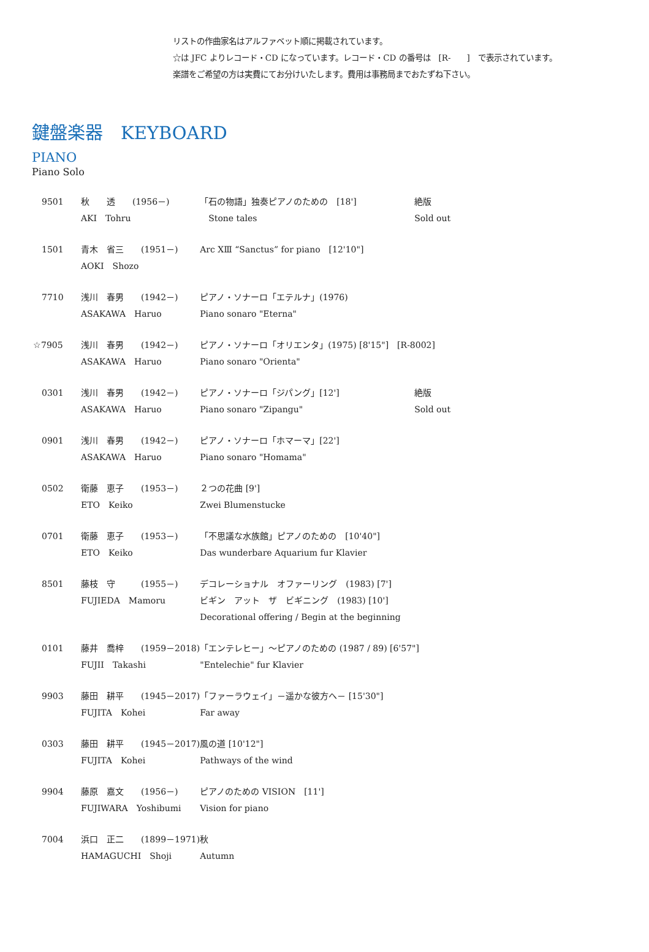リストの作曲家名はアルファベット順に掲載されています。
☆は JFC よりレコード・CD になっています。レコード・CD の番号は　[R-　　]　で表示されています。
楽譜をご希望の方は実費にてお分けいたします。費用は事務局までおたずね下さい。
鍵盤楽器　KEYBOARD
PIANO
Piano Solo
| 9501 | 秋 透 (1956－) AKI Tohru | 「石の物語」独奏ピアノのための [18'] Stone tales | 絶版 Sold out |
| 1501 | 青木 省三 (1951－) AOKI Shozo | Arc ⅩⅢ “Sanctus” for piano [12'10"] | |
| 7710 | 浅川 春男 (1942－) ASAKAWA Haruo | ピアノ・ソナーロ「エテルナ」(1976) Piano sonaro "Eterna" | |
| ☆7905 | 浅川 春男 (1942－) ASAKAWA Haruo | ピアノ・ソナーロ「オリエンタ」(1975) [8'15"] [R-8002] Piano sonaro "Orienta" | |
| 0301 | 浅川 春男 (1942－) ASAKAWA Haruo | ピアノ・ソナーロ「ジパング」[12'] Piano sonaro "Zipangu" | 絶版 Sold out |
| 0901 | 浅川 春男 (1942－) ASAKAWA Haruo | ピアノ・ソナーロ「ホマーマ」[22'] Piano sonaro "Homama" | |
| 0502 | 衛藤 恵子 (1953－) ETO Keiko | ２つの花曲 [9'] Zwei Blumenstucke | |
| 0701 | 衛藤 恵子 (1953－) ETO Keiko | 「不思議な水族館」ピアノのための [10'40"] Das wunderbare Aquarium fur Klavier | |
| 8501 | 藤枝 守 (1955－) FUJIEDA Mamoru | デコレーショナル オファーリング (1983) [7'] ビギン アット ザ ビギニング (1983) [10'] Decorational offering / Begin at the beginning | |
| 0101 | 藤井 喬梓 (1959－2018) FUJII Takashi | 「エンテレヒー」～ピアノのための (1987 / 89) [6'57"] "Entelechie" fur Klavier | |
| 9903 | 藤田 耕平 (1945－2017) FUJITA Kohei | 「ファーラウェイ」－遥かな彼方へ－ [15'30"] Far away | |
| 0303 | 藤田 耕平 (1945－2017) FUJITA Kohei | 風の道 [10'12"] Pathways of the wind | |
| 9904 | 藤原 嘉文 (1956－) FUJIWARA Yoshibumi | ピアノのための VISION [11'] Vision for piano | |
| 7004 | 浜口 正二 (1899－1971) HAMAGUCHI Shoji | 秋 Autumn | |